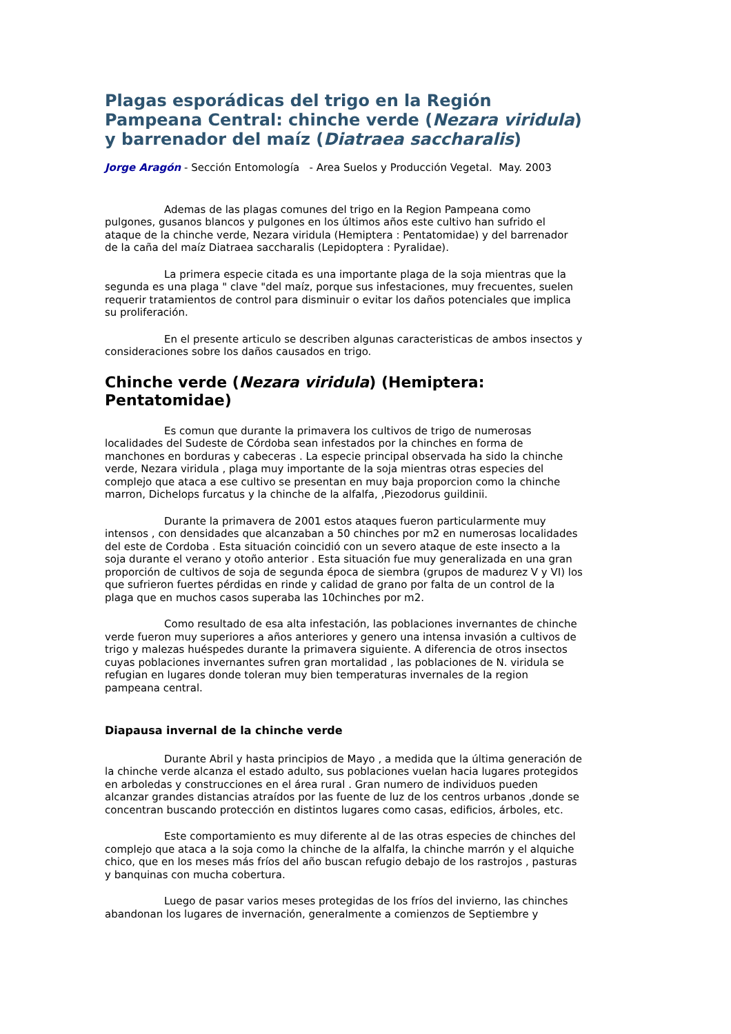Plagas esporádicas del trigo en la Región Pampeana Central: chinche verde (Nezara viridula) y barrenador del maíz (Diatraea saccharalis)
Jorge Aragón - Sección Entomología - Area Suelos y Producción Vegetal. May. 2003
Ademas de las plagas comunes del trigo en la Region Pampeana como pulgones, gusanos blancos y pulgones en los últimos años este cultivo han sufrido el ataque de la chinche verde, Nezara viridula (Hemiptera : Pentatomidae) y del barrenador de la caña del maíz Diatraea saccharalis (Lepidoptera : Pyralidae).
La primera especie citada es una importante plaga de la soja mientras que la segunda es una plaga " clave "del maíz, porque sus infestaciones, muy frecuentes, suelen requerir tratamientos de control para disminuir o evitar los daños potenciales que implica su proliferación.
En el presente articulo se describen algunas caracteristicas de ambos insectos y consideraciones sobre los daños causados en trigo.
Chinche verde (Nezara viridula) (Hemiptera: Pentatomidae)
Es comun que durante la primavera los cultivos de trigo de numerosas localidades del Sudeste de Córdoba sean infestados por la chinches en forma de manchones en borduras y cabeceras . La especie principal observada ha sido la chinche verde, Nezara viridula , plaga muy importante de la soja mientras otras especies del complejo que ataca a ese cultivo se presentan en muy baja proporcion como la chinche marron, Dichelops furcatus y la chinche de la alfalfa, ,Piezodorus guildinii.
Durante la primavera de 2001 estos ataques fueron particularmente muy intensos , con densidades que alcanzaban a 50 chinches por m2 en numerosas localidades del este de Cordoba . Esta situación coincidió con un severo ataque de este insecto a la soja durante el verano y otoño anterior . Esta situación fue muy generalizada en una gran proporción de cultivos de soja de segunda época de siembra (grupos de madurez V y VI) los que sufrieron fuertes pérdidas en rinde y calidad de grano por falta de un control de la plaga que en muchos casos superaba las 10chinches por m2.
Como resultado de esa alta infestación, las poblaciones invernantes de chinche verde fueron muy superiores a años anteriores y genero una intensa invasión a cultivos de trigo y malezas huéspedes durante la primavera siguiente. A diferencia de otros insectos cuyas poblaciones invernantes sufren gran mortalidad , las poblaciones de N. viridula se refugian en lugares donde toleran muy bien temperaturas invernales de la region pampeana central.
Diapausa invernal de la chinche verde
Durante Abril y hasta principios de Mayo , a medida que la última generación de la chinche verde alcanza el estado adulto, sus poblaciones vuelan hacia lugares protegidos en arboledas y construcciones en el área rural . Gran numero de individuos pueden alcanzar grandes distancias atraídos por las fuente de luz de los centros urbanos ,donde se concentran buscando protección en distintos lugares como casas, edificios, árboles, etc.
Este comportamiento es muy diferente al de las otras especies de chinches del complejo que ataca a la soja como la chinche de la alfalfa, la chinche marrón y el alquiche chico, que en los meses más fríos del año buscan refugio debajo de los rastrojos , pasturas y banquinas con mucha cobertura.
Luego de pasar varios meses protegidas de los fríos del invierno, las chinches abandonan los lugares de invernación, generalmente a comienzos de Septiembre y